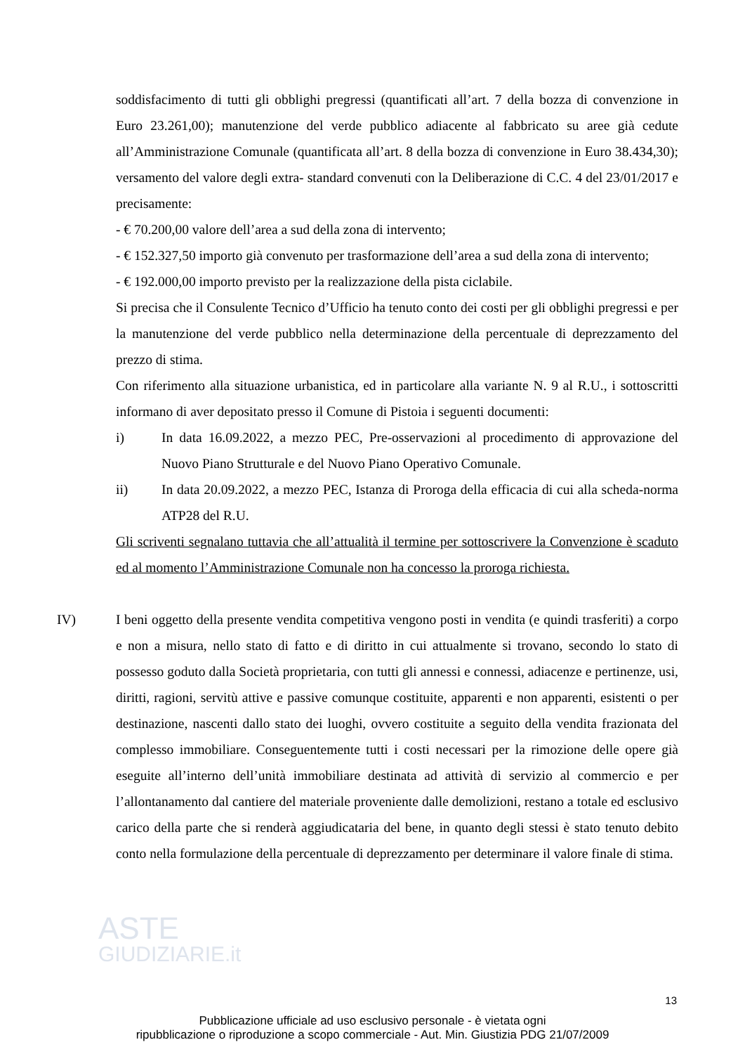soddisfacimento di tutti gli obblighi pregressi (quantificati all’art. 7 della bozza di convenzione in Euro 23.261,00); manutenzione del verde pubblico adiacente al fabbricato su aree già cedute all’Amministrazione Comunale (quantificata all’art. 8 della bozza di convenzione in Euro 38.434,30); versamento del valore degli extra- standard convenuti con la Deliberazione di C.C. 4 del 23/01/2017 e precisamente:
- € 70.200,00 valore dell’area a sud della zona di intervento;
- € 152.327,50 importo già convenuto per trasformazione dell’area a sud della zona di intervento;
- € 192.000,00 importo previsto per la realizzazione della pista ciclabile.
Si precisa che il Consulente Tecnico d’Ufficio ha tenuto conto dei costi per gli obblighi pregressi e per la manutenzione del verde pubblico nella determinazione della percentuale di deprezzamento del prezzo di stima.
Con riferimento alla situazione urbanistica, ed in particolare alla variante N. 9 al R.U., i sottoscritti informano di aver depositato presso il Comune di Pistoia i seguenti documenti:
i) In data 16.09.2022, a mezzo PEC, Pre-osservazioni al procedimento di approvazione del Nuovo Piano Strutturale e del Nuovo Piano Operativo Comunale.
ii) In data 20.09.2022, a mezzo PEC, Istanza di Proroga della efficacia di cui alla scheda-norma ATP28 del R.U.
Gli scriventi segnalano tuttavia che all’attualità il termine per sottoscrivere la Convenzione è scaduto ed al momento l’Amministrazione Comunale non ha concesso la proroga richiesta.
IV) I beni oggetto della presente vendita competitiva vengono posti in vendita (e quindi trasferiti) a corpo e non a misura, nello stato di fatto e di diritto in cui attualmente si trovano, secondo lo stato di possesso goduto dalla Società proprietaria, con tutti gli annessi e connessi, adiacenze e pertinenze, usi, diritti, ragioni, servitù attive e passive comunque costituite, apparenti e non apparenti, esistenti o per destinazione, nascenti dallo stato dei luoghi, ovvero costituite a seguito della vendita frazionata del complesso immobiliare. Conseguentemente tutti i costi necessari per la rimozione delle opere già eseguite all’interno dell’unità immobiliare destinata ad attività di servizio al commercio e per l’allontanamento dal cantiere del materiale proveniente dalle demolizioni, restano a totale ed esclusivo carico della parte che si renderà aggiudicataria del bene, in quanto degli stessi è stato tenuto debito conto nella formulazione della percentuale di deprezzamento per determinare il valore finale di stima.
ASTE
GIUDIZIARIE.it
13
Pubblicazione ufficiale ad uso esclusivo personale - è vietata ogni
ripubblicazione o riproduzione a scopo commerciale - Aut. Min. Giustizia PDG 21/07/2009